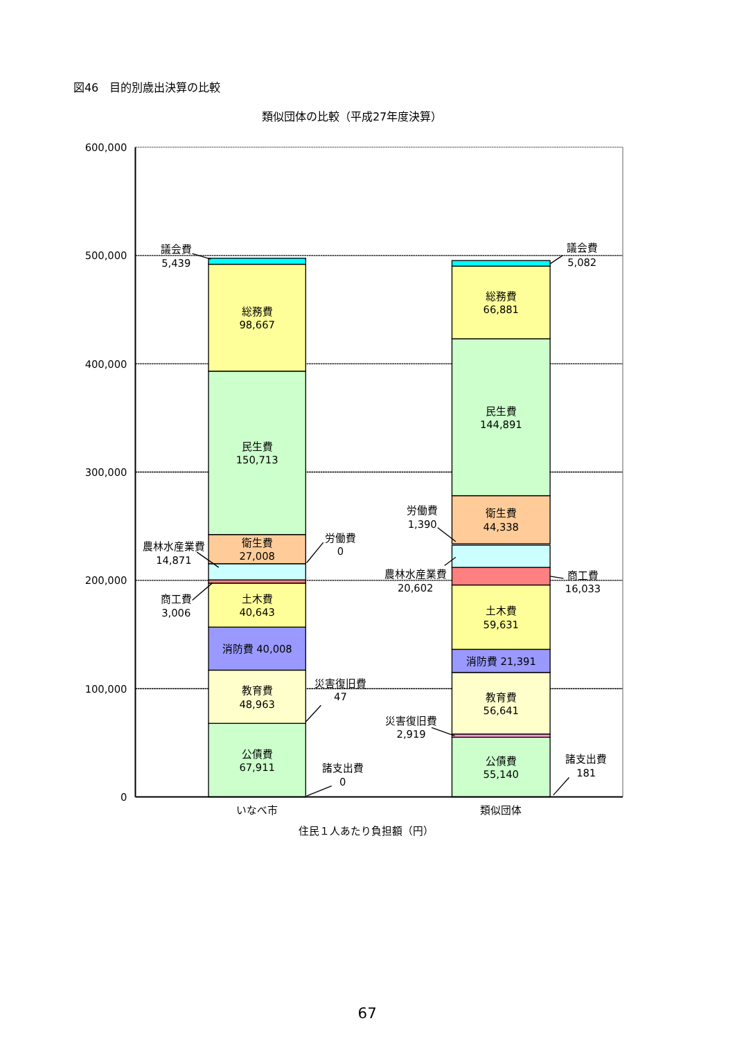図46　目的別歳出決算の比較
類似団体の比較（平成27年度決算）
600,000
500,000
400,000
300,000
200,000
100,000
0
議会費
5,439
総務費
98,667
民生費
150,713
衛生費
27,008
農林水産業費
14,871
労働費
0
商工費
3,006
土木費
40,643
消防費 40,008
災害復旧費
47
教育費
48,963
公債費
67,911
諸支出費
0
議会費
5,082
総務費
66,881
民生費
144,891
労働費
1,390
衛生費
44,338
農林水産業費
20,602
商工費
16,033
土木費
59,631
消防費 21,391
教育費
56,641
災害復旧費
2,919
公債費
55,140
諸支出費
181
いなべ市
類似団体
住民１人あたり負担額（円）
67